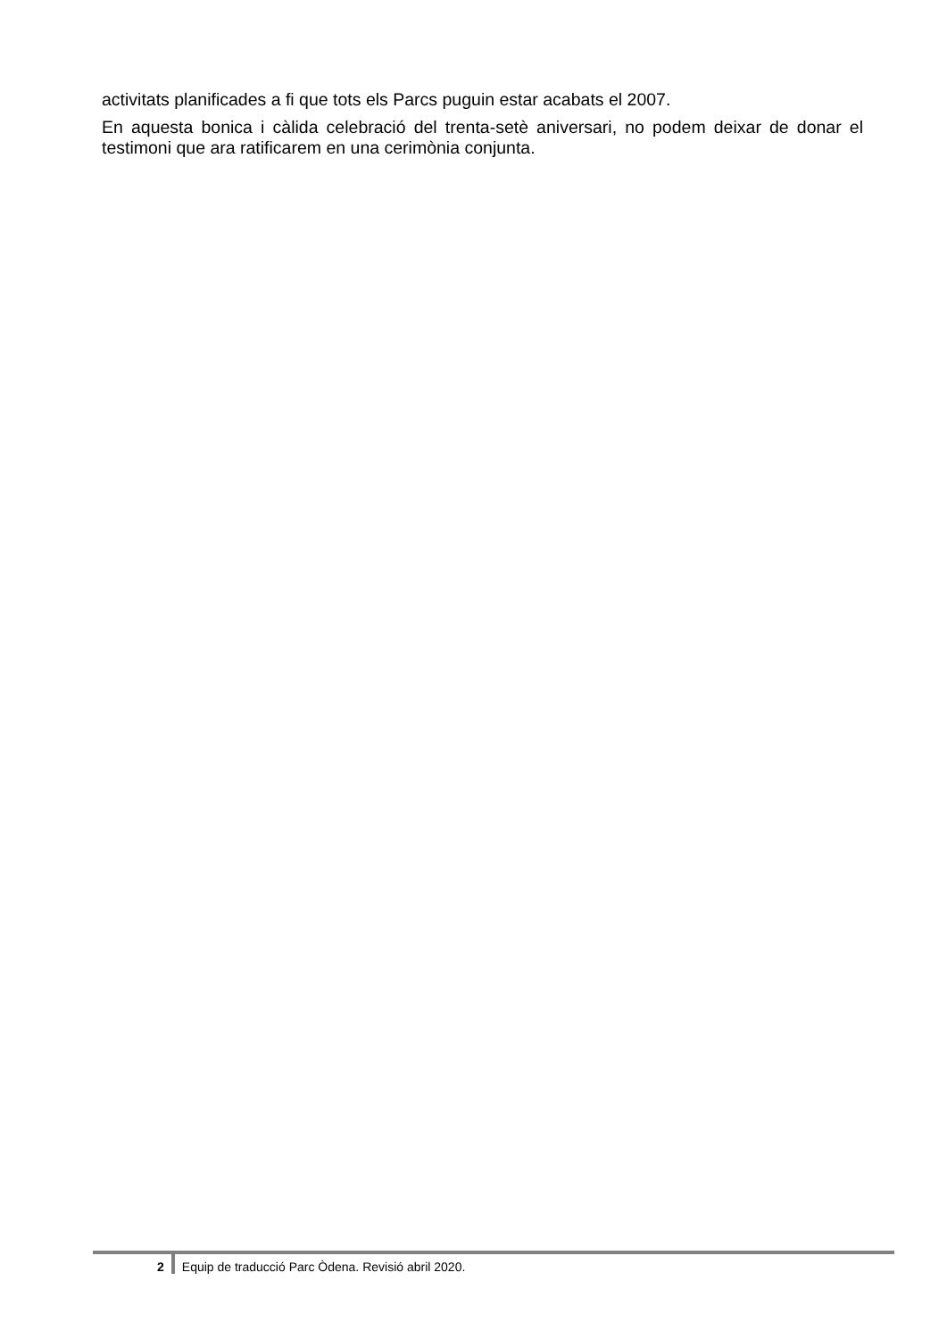activitats planificades a fi que tots els Parcs puguin estar acabats el 2007.
En aquesta bonica i càlida celebració del trenta-setè aniversari, no podem deixar de donar el testimoni que ara ratificarem en una cerimònia conjunta.
2 Equip de traducció Parc Òdena. Revisió abril 2020.